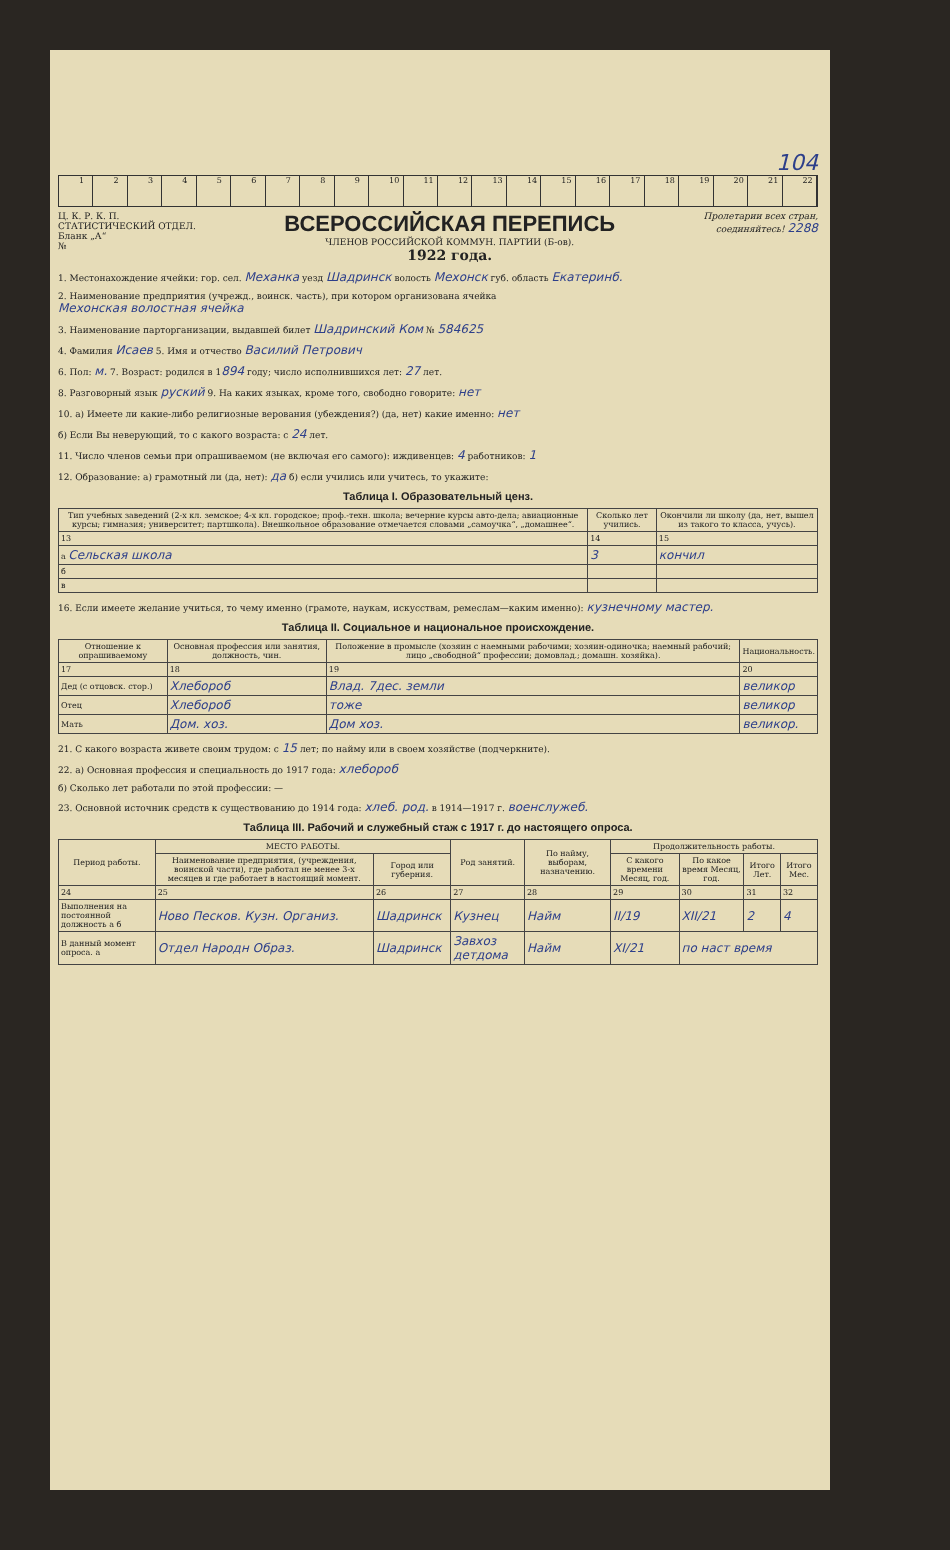104
123456789 10 11 12 13 14 15 16 17 18 19 20 21 22
Ц. К. Р. К. П.
СТАТИСТИЧЕСКИЙ ОТДЕЛ.
Бланк „А“
№
ВСЕРОССИЙСКАЯ ПЕРЕПИСЬ
ЧЛЕНОВ РОССИЙСКОЙ КОММУН. ПАРТИИ (Б-ов).
1922 года.
Пролетарии всех стран,
соединяйтесь! 2288
1. Местонахождение ячейки: гор. сел. Механка уезд Шадринск волость Мехонск губ. область Екатеринб.
2. Наименование предприятия (учрежд., воинск. часть), при котором организована ячейка
Мехонская волостная ячейка
3. Наименование парторганизации, выдавшей билет Шадринский Ком № 584625
4. Фамилия Исаев 5. Имя и отчество Василий Петрович
6. Пол: м. 7. Возраст: родился в 1894 году; число исполнившихся лет: 27 лет.
8. Разговорный язык руский 9. На каких языках, кроме того, свободно говорите: нет
10. а) Имеете ли какие-либо религиозные верования (убеждения?) (да, нет) какие именно: нет
б) Если Вы неверующий, то с какого возраста: с 24 лет.
11. Число членов семьи при опрашиваемом (не включая его самого): иждивенцев: 4 работников: 1
12. Образование: а) грамотный ли (да, нет): да б) если учились или учитесь, то укажите:
Таблица I. Образовательный ценз.
| Тип учебных заведений (2-х кл. земское; 4-х кл. городское; проф.-техн. школа; вечерние курсы авто-дела; авиационные курсы; гимназия; университет; партшкола). Внешкольное образование отмечается словами „самоучка“, „домашнее“. | Сколько лет учились. | Окончили ли школу (да, нет, вышел из такого то класса, учусь). |
| --- | --- | --- |
| 13 | 14 | 15 |
| а Сельская школа | 3 | кончил |
| б | | |
| в | | |
16. Если имеете желание учиться, то чему именно (грамоте, наукам, искусствам, ремеслам—каким именно): кузнечному мастер.
Таблица II. Социальное и национальное происхождение.
| Отношение к опрашиваемому | Основная профессия или занятия, должность, чин. | Положение в промысле (хозяин с наемными рабочими; хозяин-одиночка; наемный рабочий; лицо „свободной“ профессии; домовлад.; домашн. хозяйка). | Национальность. |
| --- | --- | --- | --- |
| 17 | 18 | 19 | 20 |
| Дед (с отцовск. стор.) | Хлебороб | Влад. 7дес. земли | великор |
| Отец | Хлебороб | тоже | великор |
| Мать | Дом. хоз. | Дом хоз. | великор. |
21. С какого возраста живете своим трудом: с 15 лет; по найму или в своем хозяйстве (подчеркните).
22. а) Основная профессия и специальность до 1917 года: хлебороб
б) Сколько лет работали по этой профессии: —
23. Основной источник средств к существованию до 1914 года: хлеб. род. в 1914—1917 г. военслужеб.
Таблица III. Рабочий и служебный стаж с 1917 г. до настоящего опроса.
| Период работы. | МЕСТО РАБОТЫ. | | Род занятий. | По найму, выборам, назначению. | Продолжительность работы. | | | |
| --- | --- | --- | --- | --- | --- | --- | --- | --- |
| | Наименование предприятия, (учреждения, воинской части), где работал не менее 3-х месяцев и где работает в настоящий момент. | Город или губерния. | | | С какого времени Месяц, год. | По какое время Месяц, год. | Итого Лет. | Итого Мес. |
| 24 | 25 | 26 | 27 | 28 | 29 | 30 | 31 | 32 |
| Выполнения на постоянной должность а б | Ново Песков. Кузн. Организ. | Шадринск | Кузнец | Найм | II/19 | XII/21 | 2 | 4 |
| В данный момент опроса. а | Отдел Народн Образ. | Шадринск | Завхоз детдома | Найм | XI/21 | по наст время | | |